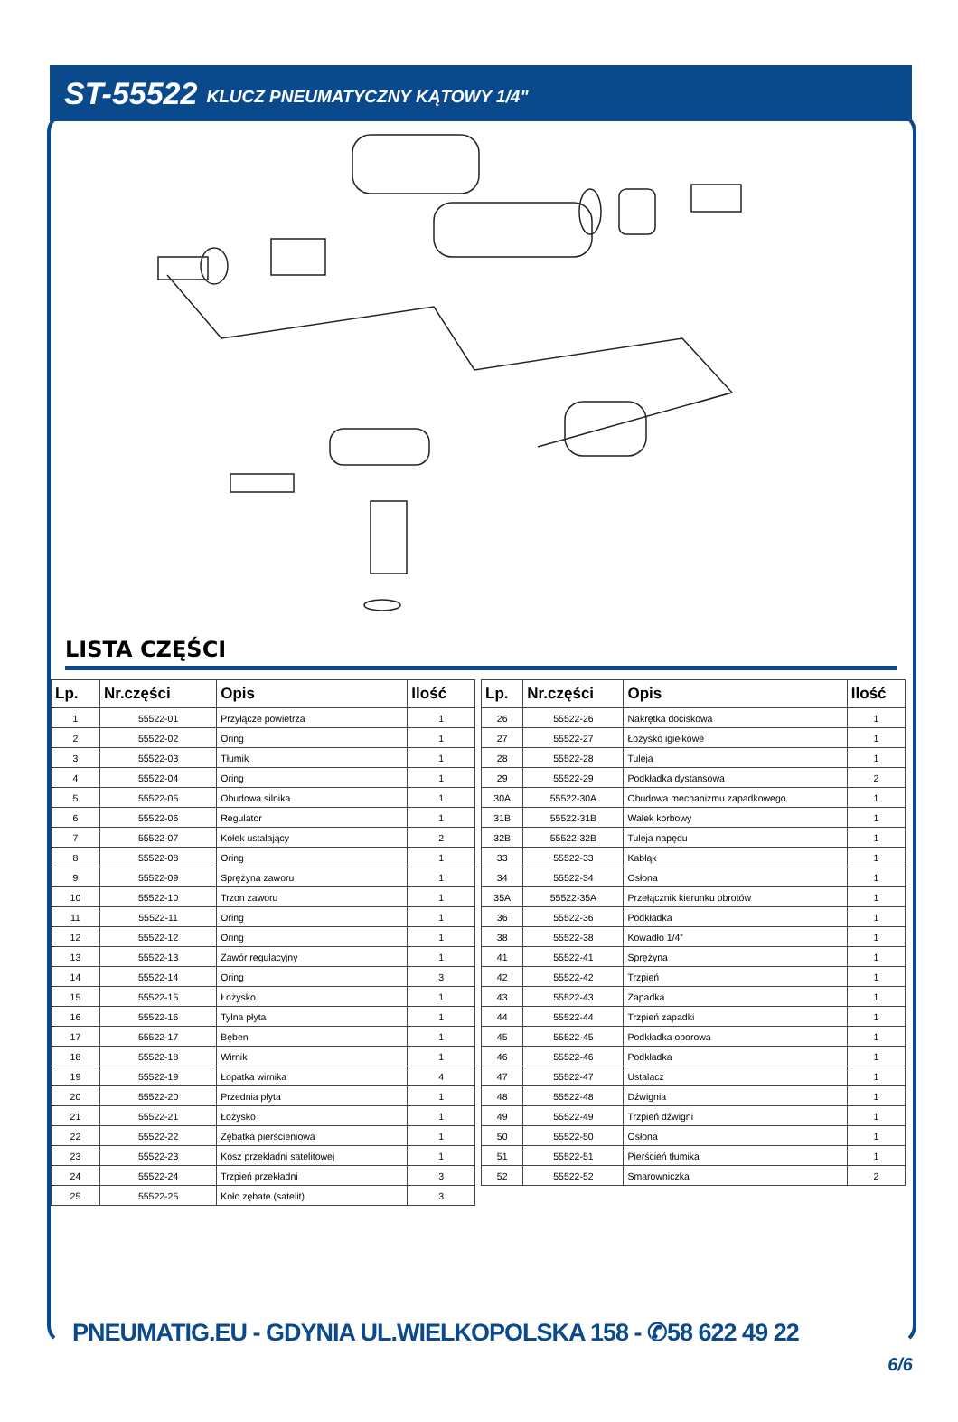ST-55522 KLUCZ PNEUMATYCZNY KĄTOWY 1/4"
LISTA CZĘŚCI
| Lp. | Nr.części | Opis | Ilość |
| --- | --- | --- | --- |
| 1 | 55522-01 | Przyłącze powietrza | 1 |
| 2 | 55522-02 | Oring | 1 |
| 3 | 55522-03 | Tłumik | 1 |
| 4 | 55522-04 | Oring | 1 |
| 5 | 55522-05 | Obudowa silnika | 1 |
| 6 | 55522-06 | Regulator | 1 |
| 7 | 55522-07 | Kołek ustalający | 2 |
| 8 | 55522-08 | Oring | 1 |
| 9 | 55522-09 | Sprężyna zaworu | 1 |
| 10 | 55522-10 | Trzon zaworu | 1 |
| 11 | 55522-11 | Oring | 1 |
| 12 | 55522-12 | Oring | 1 |
| 13 | 55522-13 | Zawór regulacyjny | 1 |
| 14 | 55522-14 | Oring | 3 |
| 15 | 55522-15 | Łożysko | 1 |
| 16 | 55522-16 | Tylna płyta | 1 |
| 17 | 55522-17 | Bęben | 1 |
| 18 | 55522-18 | Wirnik | 1 |
| 19 | 55522-19 | Łopatka wirnika | 4 |
| 20 | 55522-20 | Przednia płyta | 1 |
| 21 | 55522-21 | Łożysko | 1 |
| 22 | 55522-22 | Zębatka pierścieniowa | 1 |
| 23 | 55522-23 | Kosz przekładni satelitowej | 1 |
| 24 | 55522-24 | Trzpień przekładni | 3 |
| 25 | 55522-25 | Koło zębate (satelit) | 3 |
| Lp. | Nr.części | Opis | Ilość |
| --- | --- | --- | --- |
| 26 | 55522-26 | Nakrętka dociskowa | 1 |
| 27 | 55522-27 | Łożysko igiełkowe | 1 |
| 28 | 55522-28 | Tuleja | 1 |
| 29 | 55522-29 | Podkładka dystansowa | 2 |
| 30A | 55522-30A | Obudowa mechanizmu zapadkowego | 1 |
| 31B | 55522-31B | Wałek korbowy | 1 |
| 32B | 55522-32B | Tuleja napędu | 1 |
| 33 | 55522-33 | Kabłąk | 1 |
| 34 | 55522-34 | Osłona | 1 |
| 35A | 55522-35A | Przełącznik kierunku obrotów | 1 |
| 36 | 55522-36 | Podkładka | 1 |
| 38 | 55522-38 | Kowadło 1/4” | 1 |
| 41 | 55522-41 | Sprężyna | 1 |
| 42 | 55522-42 | Trzpień | 1 |
| 43 | 55522-43 | Zapadka | 1 |
| 44 | 55522-44 | Trzpień zapadki | 1 |
| 45 | 55522-45 | Podkładka oporowa | 1 |
| 46 | 55522-46 | Podkładka | 1 |
| 47 | 55522-47 | Ustalacz | 1 |
| 48 | 55522-48 | Dźwignia | 1 |
| 49 | 55522-49 | Trzpień dźwigni | 1 |
| 50 | 55522-50 | Osłona | 1 |
| 51 | 55522-51 | Pierścień tłumika | 1 |
| 52 | 55522-52 | Smarowniczka | 2 |
PNEUMATIG.EU - GDYNIA UL.WIELKOPOLSKA 158 - ✆58 622 49 22
6/6